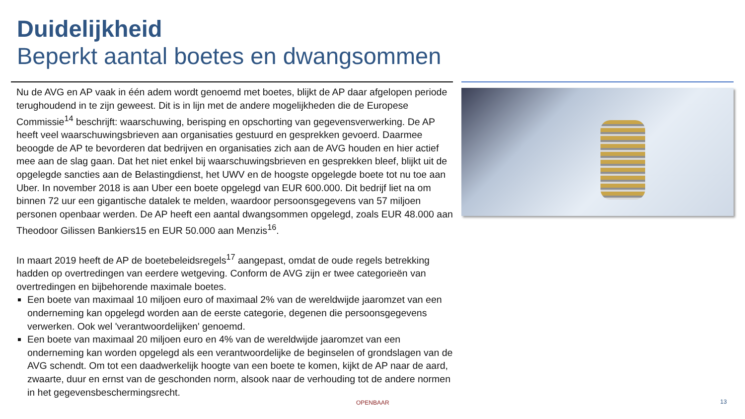Duidelijkheid
Beperkt aantal boetes en dwangsommen
Nu de AVG en AP vaak in één adem wordt genoemd met boetes, blijkt de AP daar afgelopen periode terughoudend in te zijn geweest. Dit is in lijn met de andere mogelijkheden die de Europese Commissie<sup>14</sup> beschrijft: waarschuwing, berisping en opschorting van gegevensverwerking. De AP heeft veel waarschuwingsbrieven aan organisaties gestuurd en gesprekken gevoerd. Daarmee beoogde de AP te bevorderen dat bedrijven en organisaties zich aan de AVG houden en hier actief mee aan de slag gaan. Dat het niet enkel bij waarschuwingsbrieven en gesprekken bleef, blijkt uit de opgelegde sancties aan de Belastingdienst, het UWV en de hoogste opgelegde boete tot nu toe aan Uber. In november 2018 is aan Uber een boete opgelegd van EUR 600.000. Dit bedrijf liet na om binnen 72 uur een gigantische datalek te melden, waardoor persoonsgegevens van 57 miljoen personen openbaar werden. De AP heeft een aantal dwangsommen opgelegd, zoals EUR 48.000 aan Theodoor Gilissen Bankiers15 en EUR 50.000 aan Menzis<sup>16</sup>.
In maart 2019 heeft de AP de boetebeleidsregels<sup>17</sup> aangepast, omdat de oude regels betrekking hadden op overtredingen van eerdere wetgeving. Conform de AVG zijn er twee categorieën van overtredingen en bijbehorende maximale boetes.
Een boete van maximaal 10 miljoen euro of maximaal 2% van de wereldwijde jaaromzet van een onderneming kan opgelegd worden aan de eerste categorie, degenen die persoonsgegevens verwerken. Ook wel 'verantwoordelijken' genoemd.
Een boete van maximaal 20 miljoen euro en 4% van de wereldwijde jaaromzet van een onderneming kan worden opgelegd als een verantwoordelijke de beginselen of grondslagen van de AVG schendt. Om tot een daadwerkelijk hoogte van een boete te komen, kijkt de AP naar de aard, zwaarte, duur en ernst van de geschonden norm, alsook naar de verhouding tot de andere normen in het gegevensbeschermingsrecht.
OPENBAAR 13